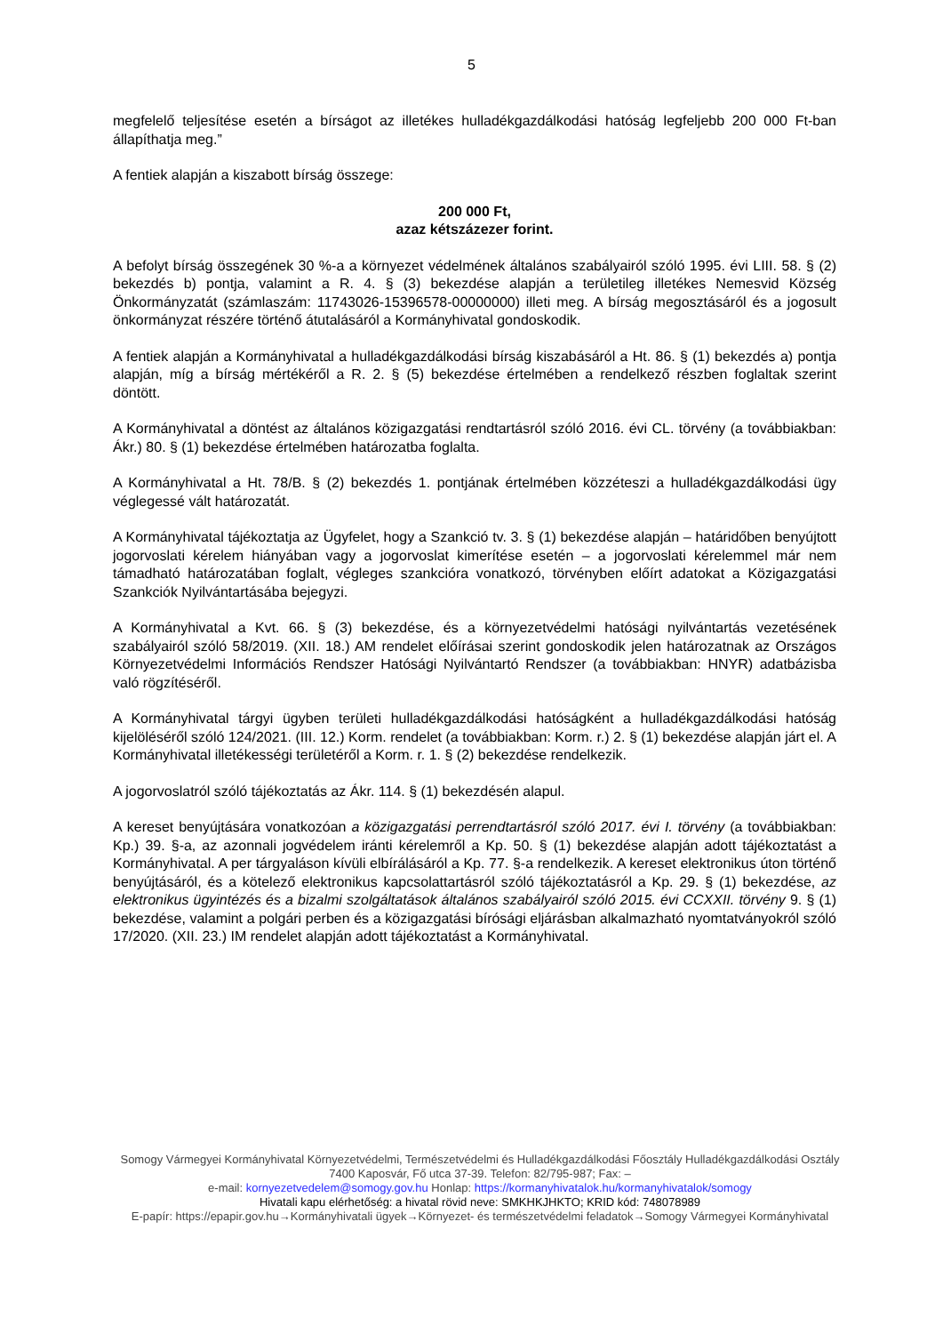5
megfelelő teljesítése esetén a bírságot az illetékes hulladékgazdálkodási hatóság legfeljebb 200 000 Ft-ban állapíthatja meg.”
A fentiek alapján a kiszabott bírság összege:
200 000 Ft,
azaz kétszázezer forint.
A befolyt bírság összegének 30 %-a a környezet védelmének általános szabályairól szóló 1995. évi LIII. 58. § (2) bekezdés b) pontja, valamint a R. 4. § (3) bekezdése alapján a területileg illetékes Nemesvid Község Önkormányzatát (számlaszám: 11743026-15396578-00000000) illeti meg. A bírság megosztásáról és a jogosult önkormányzat részére történő átutalásáról a Kormányhivatal gondoskodik.
A fentiek alapján a Kormányhivatal a hulladékgazdálkodási bírság kiszabásáról a Ht. 86. § (1) bekezdés a) pontja alapján, míg a bírság mértékéről a R. 2. § (5) bekezdése értelmében a rendelkező részben foglaltak szerint döntött.
A Kormányhivatal a döntést az általános közigazgatási rendtartásról szóló 2016. évi CL. törvény (a továbbiakban: Ákr.) 80. § (1) bekezdése értelmében határozatba foglalta.
A Kormányhivatal a Ht. 78/B. § (2) bekezdés 1. pontjának értelmében közzéteszi a hulladékgazdálkodási ügy véglegessé vált határozatát.
A Kormányhivatal tájékoztatja az Ügyfelet, hogy a Szankció tv. 3. § (1) bekezdése alapján – határidőben benyújtott jogorvoslati kérelem hiányában vagy a jogorvoslat kimerítése esetén – a jogorvoslati kérelemmel már nem támadható határozatában foglalt, végleges szankcióra vonatkozó, törvényben előírt adatokat a Közigazgatási Szankciók Nyilvántartásába bejegyzi.
A Kormányhivatal a Kvt. 66. § (3) bekezdése, és a környezetvédelmi hatósági nyilvántartás vezetésének szabályairól szóló 58/2019. (XII. 18.) AM rendelet előírásai szerint gondoskodik jelen határozatnak az Országos Környezetvédelmi Információs Rendszer Hatósági Nyilvántartó Rendszer (a továbbiakban: HNYR) adatbázisba való rögzítéséről.
A Kormányhivatal tárgyi ügyben területi hulladékgazdálkodási hatóságként a hulladékgazdálkodási hatóság kijelöléséről szóló 124/2021. (III. 12.) Korm. rendelet (a továbbiakban: Korm. r.) 2. § (1) bekezdése alapján járt el. A Kormányhivatal illetékességi területéről a Korm. r. 1. § (2) bekezdése rendelkezik.
A jogorvoslatról szóló tájékoztatás az Ákr. 114. § (1) bekezdésén alapul.
A kereset benyújtására vonatkozóan a közigazgatási perrendtartásról szóló 2017. évi I. törvény (a továbbiakban: Kp.) 39. §-a, az azonnali jogvédelem iránti kérelemről a Kp. 50. § (1) bekezdése alapján adott tájékoztatást a Kormányhivatal. A per tárgyaláson kívüli elbírálásáról a Kp. 77. §-a rendelkezik. A kereset elektronikus úton történő benyújtásáról, és a kötelező elektronikus kapcsolattartásról szóló tájékoztatásról a Kp. 29. § (1) bekezdése, az elektronikus ügyintézés és a bizalmi szolgáltatások általános szabályairól szóló 2015. évi CCXXII. törvény 9. § (1) bekezdése, valamint a polgári perben és a közigazgatási bírósági eljárásban alkalmazható nyomtatványokról szóló 17/2020. (XII. 23.) IM rendelet alapján adott tájékoztatást a Kormányhivatal.
Somogy Vármegyei Kormányhivatal Környezetvédelmi, Természetvédelmi és Hulladékgazdálkodási Főosztály Hulladékgazdálkodási Osztály
7400 Kaposvár, Fő utca 37-39. Telefon: 82/795-987; Fax: –
e-mail: kornyezetvedelem@somogy.gov.hu Honlap: https://kormanyhivatalok.hu/kormanyhivatalok/somogy
Hivatali kapu elérhetőség: a hivatal rövid neve: SMKHKJHKTO; KRID kód: 748078989
E-papír: https://epapir.gov.hu→Kormányhivatali ügyek→Környezet- és természetvédelmi feladatok→Somogy Vármegyei Kormányhivatal